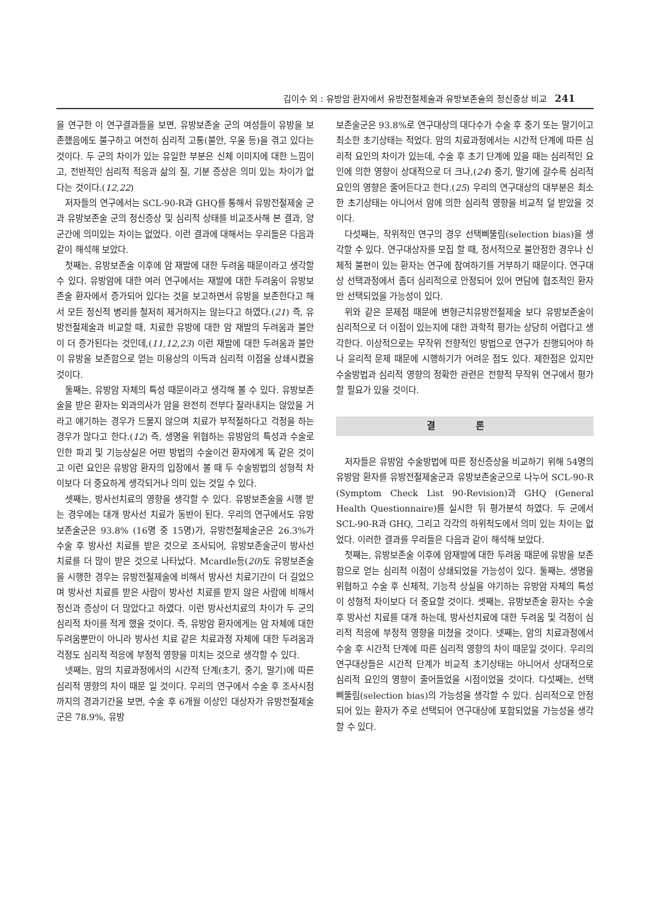김이수 외 : 유방암 환자에서 유방전절제술과 유방보존술의 정신증상 비교 241
을 연구한 이 연구결과들을 보면, 유방보존술 군의 여성들이 유방을 보존했음에도 불구하고 여전히 심리적 고통(불안, 우울 등)을 겪고 있다는 것이다. 두 군의 차이가 있는 유일한 부분은 신체 이미지에 대한 느낌이고, 전반적인 심리적 적응과 삶의 질, 기분 증상은 의미 있는 차이가 없다는 것이다.(12,22)
저자들의 연구에서는 SCL-90-R과 GHQ를 통해서 유방전절제술 군과 유방보존술 군의 정신증상 및 심리적 상태를 비교조사해 본 결과, 양 군간에 의미있는 차이는 없었다. 이런 결과에 대해서는 우리들은 다음과 같이 해석해 보았다.
첫째는, 유방보존술 이후에 암 재발에 대한 두려움 때문이라고 생각할 수 있다. 유방암에 대한 여러 연구에서는 재발에 대한 두려움이 유방보존술 환자에서 증가되어 있다는 것을 보고하면서 유방을 보존한다고 해서 모든 정신적 병리를 철저히 제거하지는 않는다고 하였다.(21) 즉, 유방전절제술과 비교할 때, 치료한 유방에 대한 암 재발의 두려움과 불안이 더 증가된다는 것인데,(11,12,23) 이런 재발에 대한 두려움과 불안이 유방을 보존함으로 얻는 미용상의 이득과 심리적 이점을 상쇄시켰을 것이다.
둘째는, 유방암 자체의 특성 때문이라고 생각해 볼 수 있다. 유방보존술을 받은 환자는 외과의사가 암을 완전히 전부다 잘라내지는 않았을 거라고 얘기하는 경우가 드물지 않으며 치료가 부적절하다고 걱정을 하는 경우가 많다고 한다.(12) 즉, 생명을 위협하는 유방암의 특성과 수술로 인한 파괴 및 기능상실은 어떤 방법의 수술이건 환자에게 똑 같은 것이고 이런 요인은 유방암 환자의 입장에서 볼 때 두 수술방법의 성형적 차이보다 더 중요하게 생각되거나 의미 있는 것일 수 있다.
셋째는, 방사선치료의 영향을 생각할 수 있다. 유방보존술을 시행 받는 경우에는 대개 방사선 치료가 동반이 된다. 우리의 연구에서도 유방보존술군은 93.8% (16명 중 15명)가, 유방전절제술군은 26.3%가 수술 후 방사선 치료를 받은 것으로 조사되어, 유방보존술군이 방사선 치료를 더 많이 받은 것으로 나타났다. Mcardle등(20)도 유방보존술을 시행한 경우는 유방전절제술에 비해서 방사선 치료기간이 더 길었으며 방사선 치료를 받은 사람이 방사선 치료를 받지 않은 사람에 비해서 정신과 증상이 더 많았다고 하였다. 이런 방사선치료의 차이가 두 군의 심리적 차이를 적게 했을 것이다. 즉, 유방암 환자에게는 암 자체에 대한 두려움뿐만이 아니라 방사선 치료 같은 치료과정 자체에 대한 두려움과 걱정도 심리적 적응에 부정적 영향을 미치는 것으로 생각할 수 있다.
넷째는, 암의 치료과정에서의 시간적 단계(초기, 중기, 말기)에 따른 심리적 영향의 차이 때문 일 것이다. 우리의 연구에서 수술 후 조사시점까지의 경과기간을 보면, 수술 후 6개월 이상인 대상자가 유방전절제술군은 78.9%, 유방
보존술군은 93.8%로 연구대상의 대다수가 수술 후 중기 또는 말기이고 최소한 초기상태는 적었다. 암의 치료과정에서는 시간적 단계에 따른 심리적 요인의 차이가 있는데, 수술 후 초기 단계에 있을 때는 심리적인 요인에 의한 영향이 상대적으로 더 크나,(24) 중기, 말기에 갈수록 심리적 요인의 영향은 줄어든다고 한다.(25) 우리의 연구대상의 대부분은 최소한 초기상태는 아니어서 암에 의한 심리적 영향을 비교적 덜 받았을 것이다.
다섯째는, 작위적인 연구의 경우 선택삐뚤림(selection bias)을 생각할 수 있다. 연구대상자를 모집 할 때, 정서적으로 불안정한 경우나 신체적 불편이 있는 환자는 연구에 참여하기를 거부하기 때문이다. 연구대상 선택과정에서 좀더 심리적으로 안정되어 있어 면담에 협조적인 환자만 선택되었을 가능성이 있다.
위와 같은 문제점 때문에 변형근치유방전절제술 보다 유방보존술이 심리적으로 더 이점이 있는지에 대한 과학적 평가는 상당히 어렵다고 생각한다. 이상적으로는 무작위 전향적인 방법으로 연구가 진행되어야 하나 윤리적 문제 때문에 시행하기가 어려운 점도 있다. 제한점은 있지만 수술방법과 심리적 영향의 정확한 관련은 전향적 무작위 연구에서 평가할 필요가 있을 것이다.
결 론
저자들은 유방암 수술방법에 따른 정신증상을 비교하기 위해 54명의 유방암 환자를 유방전절제술군과 유방보존술군으로 나누어 SCL-90-R (Symptom Check List 90-Revision)과 GHQ (General Health Questionnaire)를 실시한 뒤 평가분석 하였다. 두 군에서 SCL-90-R과 GHQ, 그리고 각각의 하위척도에서 의미 있는 차이는 없었다. 이러한 결과를 우리들은 다음과 같이 해석해 보았다.
첫째는, 유방보존술 이후에 암재발에 대한 두려움 때문에 유방을 보존함으로 얻는 심리적 이점이 상쇄되었을 가능성이 있다. 둘째는, 생명을 위협하고 수술 후 신체적, 기능적 상실을 야기하는 유방암 자체의 특성이 성형적 차이보다 더 중요할 것이다. 셋째는, 유방보존술 환자는 수술 후 방사선 치료를 대개 하는데, 방사선치료에 대한 두려움 및 걱정이 심리적 적응에 부정적 영향을 미쳤을 것이다. 넷째는, 암의 치료과정에서 수술 후 시간적 단계에 따른 심리적 영향의 차이 때문일 것이다. 우리의 연구대상들은 시간적 단계가 비교적 초기상태는 아니어서 상대적으로 심리적 요인의 영향이 줄어들었을 시점이었을 것이다. 다섯째는, 선택 삐뚤림(selection bias)의 가능성을 생각할 수 있다. 심리적으로 안정되어 있는 환자가 주로 선택되어 연구대상에 포함되었을 가능성을 생각할 수 있다.